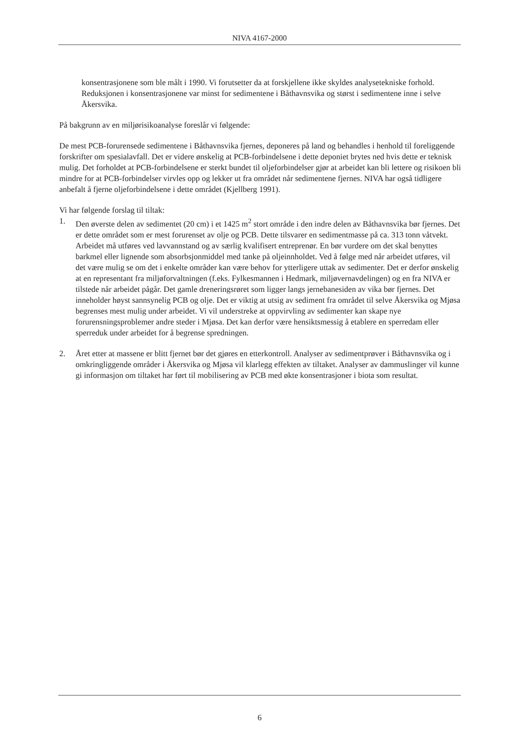NIVA 4167-2000
konsentrasjonene som ble målt i 1990. Vi forutsetter da at forskjellene ikke skyldes analysetekniske forhold. Reduksjonen i konsentrasjonene var minst for sedimentene i Båthavnsvika og størst i sedimentene inne i selve Åkersvika.
På bakgrunn av en miljørisikoanalyse foreslår vi følgende:
De mest PCB-forurensede sedimentene i Båthavnsvika fjernes, deponeres på land og behandles i henhold til foreliggende forskrifter om spesialavfall. Det er videre ønskelig at PCB-forbindelsene i dette deponiet brytes ned hvis dette er teknisk mulig. Det forholdet at PCB-forbindelsene er sterkt bundet til oljeforbindelser gjør at arbeidet kan bli lettere og risikoen bli mindre for at PCB-forbindelser virvles opp og lekker ut fra området når sedimentene fjernes. NIVA har også tidligere anbefalt å fjerne oljeforbindelsene i dette området (Kjellberg 1991).
Vi har følgende forslag til tiltak:
1. Den øverste delen av sedimentet (20 cm) i et 1425 m<sup>2</sup> stort område i den indre delen av Båthavnsvika bør fjernes. Det er dette området som er mest forurenset av olje og PCB. Dette tilsvarer en sedimentmasse på ca. 313 tonn våtvekt. Arbeidet må utføres ved lavvannstand og av særlig kvalifisert entreprenør. En bør vurdere om det skal benyttes barkmel eller lignende som absorbsjonmiddel med tanke på oljeinnholdet. Ved å følge med når arbeidet utføres, vil det være mulig se om det i enkelte områder kan være behov for ytterligere uttak av sedimenter. Det er derfor ønskelig at en representant fra miljøforvaltningen (f.eks. Fylkesmannen i Hedmark, miljøvernavdelingen) og en fra NIVA er tilstede når arbeidet pågår. Det gamle dreneringsrøret som ligger langs jernebanesiden av vika bør fjernes. Det inneholder høyst sannsynelig PCB og olje. Det er viktig at utsig av sediment fra området til selve Åkersvika og Mjøsa begrenses mest mulig under arbeidet. Vi vil understreke at oppvirvling av sedimenter kan skape nye forurensningsproblemer andre steder i Mjøsa. Det kan derfor være hensiktsmessig å etablere en sperredam eller sperreduk under arbeidet for å begrense spredningen.
2. Året etter at massene er blitt fjernet bør det gjøres en etterkontroll. Analyser av sedimentprøver i Båthavnsvika og i omkringliggende områder i Åkersvika og Mjøsa vil klarlegg effekten av tiltaket. Analyser av dammuslinger vil kunne gi informasjon om tiltaket har ført til mobilisering av PCB med økte konsentrasjoner i biota som resultat.
6